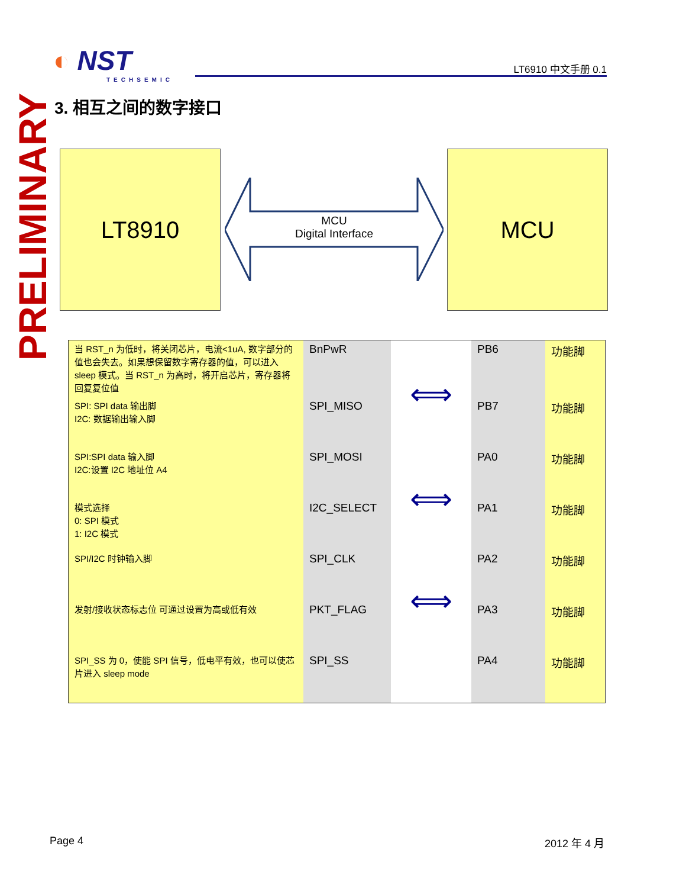◐ NST
TECHSEMIC
LT6910 中文手册 0.1
PRELIMINARY
3. 相互之间的数字接口
LT8910 MCU
MCU
Digital Interface
| 当 RST_n 为低时，将关闭芯片，电流<1uA, 数字部分的值也会失去。如果想保留数字寄存器的值，可以进入 sleep 模式。当 RST_n 为高时，将开启芯片，寄存器将回复复位值 | BnPwR | ⟺ | PB6 | 功能脚 |
| SPI: SPI data 输出脚 I2C: 数据输出输入脚 | SPI_MISO | | PB7 | 功能脚 |
| SPI:SPI data 输入脚 I2C:设置 I2C 地址位 A4 | SPI_MOSI | ⟺ | PA0 | 功能脚 |
| 模式选择 0: SPI 模式 1: I2C 模式 | I2C_SELECT | | PA1 | 功能脚 |
| SPI/I2C 时钟输入脚 | SPI_CLK | ⟺ | PA2 | 功能脚 |
| 发射/接收状态标志位 可通过设置为高或低有效 | PKT_FLAG | | PA3 | 功能脚 |
| SPI_SS 为 0，使能 SPI 信号，低电平有效，也可以使芯片进入 sleep mode | SPI_SS | | PA4 | 功能脚 |
Page 4 2012 年 4 月